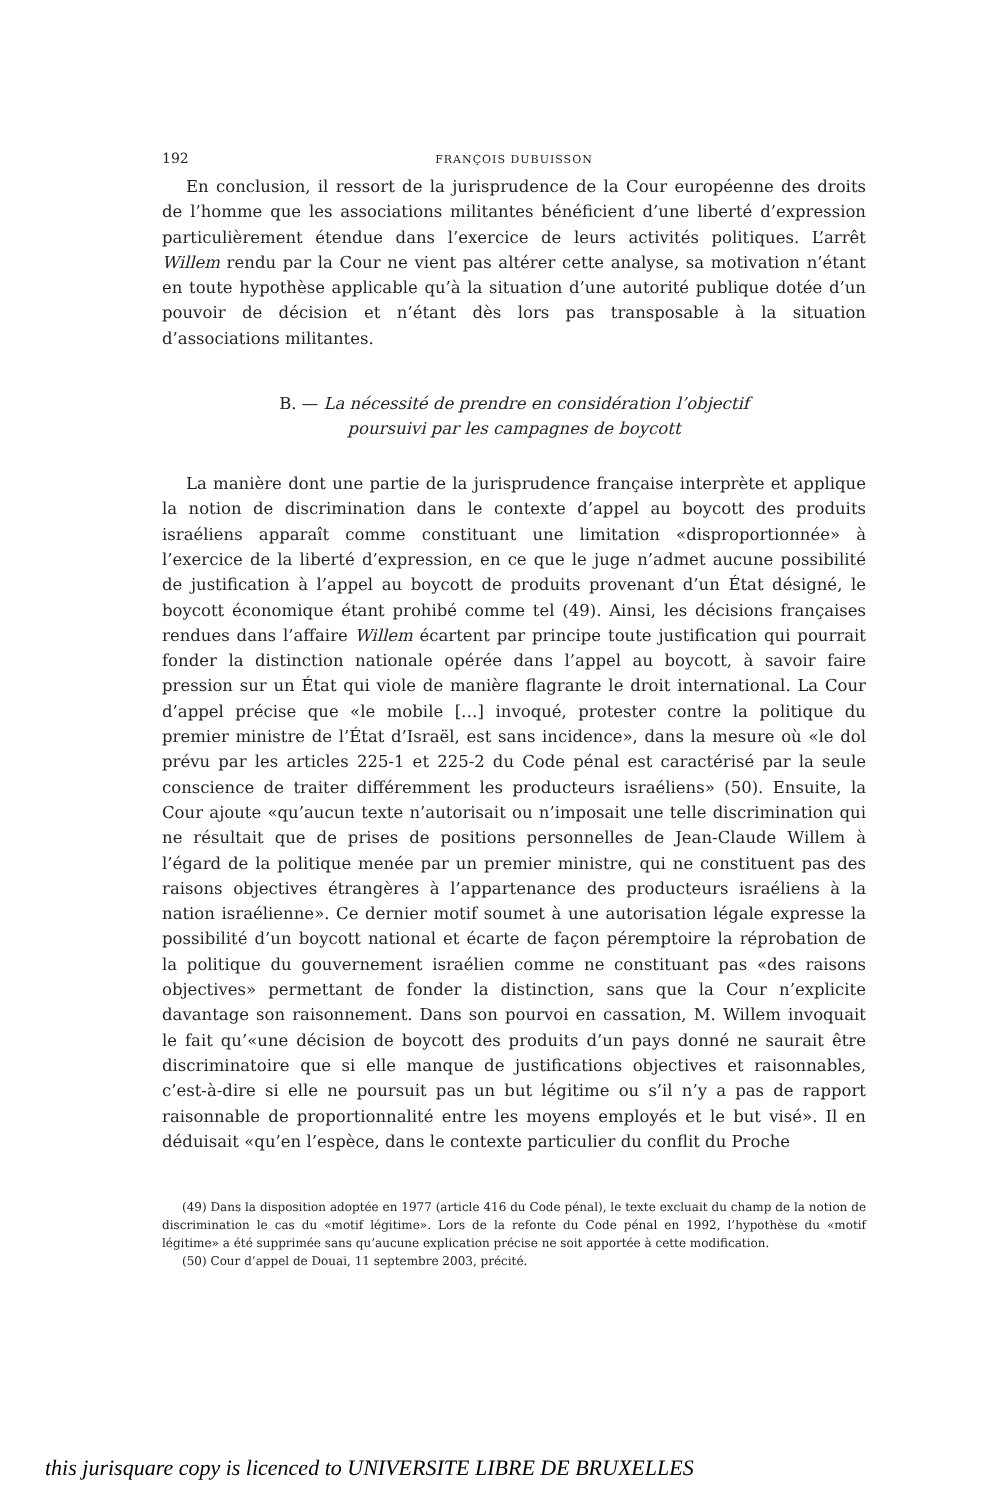192 FRANÇOIS DUBUISSON
En conclusion, il ressort de la jurisprudence de la Cour européenne des droits de l’homme que les associations militantes bénéficient d’une liberté d’expression particulièrement étendue dans l’exercice de leurs activités politiques. L’arrêt Willem rendu par la Cour ne vient pas altérer cette analyse, sa motivation n’étant en toute hypothèse applicable qu’à la situation d’une autorité publique dotée d’un pouvoir de décision et n’étant dès lors pas transposable à la situation d’associations militantes.
B. — La nécessité de prendre en considération l’objectif
poursuivi par les campagnes de boycott
La manière dont une partie de la jurisprudence française interprète et applique la notion de discrimination dans le contexte d’appel au boycott des produits israéliens apparaît comme constituant une limitation «disproportionnée» à l’exercice de la liberté d’expression, en ce que le juge n’admet aucune possibilité de justification à l’appel au boycott de produits provenant d’un État désigné, le boycott économique étant prohibé comme tel (49). Ainsi, les décisions françaises rendues dans l’affaire Willem écartent par principe toute justification qui pourrait fonder la distinction nationale opérée dans l’appel au boycott, à savoir faire pression sur un État qui viole de manière flagrante le droit international. La Cour d’appel précise que «le mobile […] invoqué, protester contre la politique du premier ministre de l’État d’Israël, est sans incidence», dans la mesure où «le dol prévu par les articles 225-1 et 225-2 du Code pénal est caractérisé par la seule conscience de traiter différemment les producteurs israéliens» (50). Ensuite, la Cour ajoute «qu’aucun texte n’autorisait ou n’imposait une telle discrimination qui ne résultait que de prises de positions personnelles de Jean-Claude Willem à l’égard de la politique menée par un premier ministre, qui ne constituent pas des raisons objectives étrangères à l’appartenance des producteurs israéliens à la nation israélienne». Ce dernier motif soumet à une autorisation légale expresse la possibilité d’un boycott national et écarte de façon péremptoire la réprobation de la politique du gouvernement israélien comme ne constituant pas «des raisons objectives» permettant de fonder la distinction, sans que la Cour n’explicite davantage son raisonnement. Dans son pourvoi en cassation, M. Willem invoquait le fait qu’«une décision de boycott des produits d’un pays donné ne saurait être discriminatoire que si elle manque de justifications objectives et raisonnables, c’est-à-dire si elle ne poursuit pas un but légitime ou s’il n’y a pas de rapport raisonnable de proportionnalité entre les moyens employés et le but visé». Il en déduisait «qu’en l’espèce, dans le contexte particulier du conflit du Proche
(49) Dans la disposition adoptée en 1977 (article 416 du Code pénal), le texte excluait du champ de la notion de discrimination le cas du «motif légitime». Lors de la refonte du Code pénal en 1992, l’hypothèse du «motif légitime» a été supprimée sans qu’aucune explication précise ne soit apportée à cette modification.
(50) Cour d’appel de Douai, 11 septembre 2003, précité.
this jurisquare copy is licenced to UNIVERSITE LIBRE DE BRUXELLES